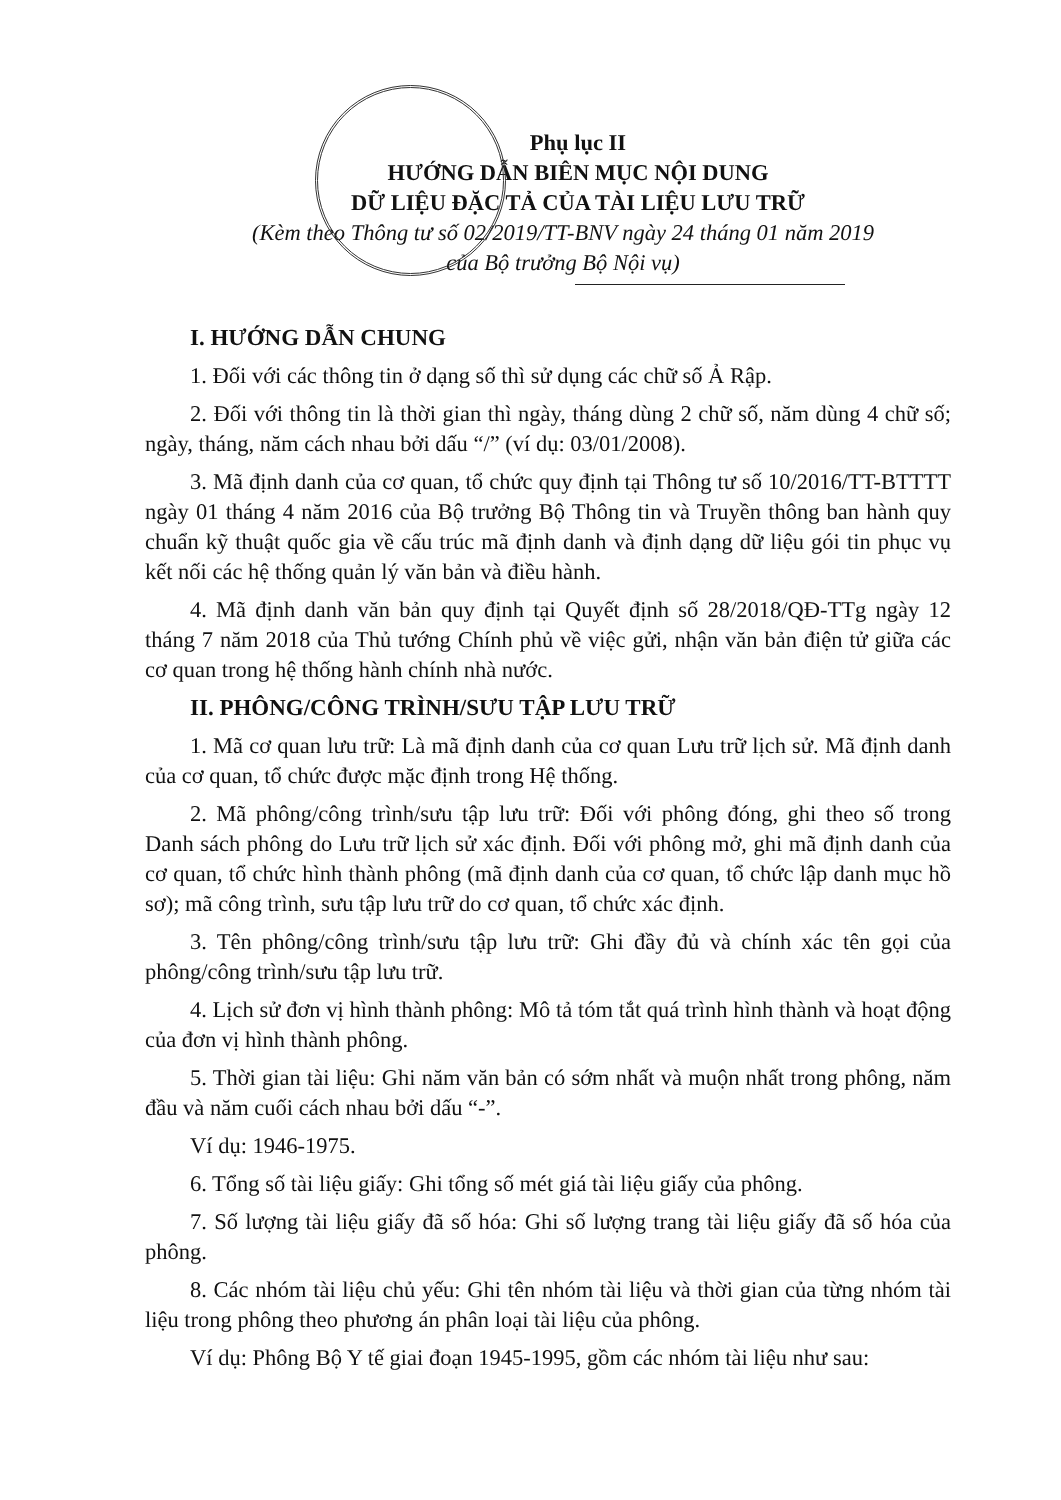Phụ lục II
HƯỚNG DẪN BIÊN MỤC NỘI DUNG
DỮ LIỆU ĐẶC TẢ CỦA TÀI LIỆU LƯU TRỮ
(Kèm theo Thông tư số 02/2019/TT-BNV ngày 24 tháng 01 năm 2019
của Bộ trưởng Bộ Nội vụ)
I. HƯỚNG DẪN CHUNG
1. Đối với các thông tin ở dạng số thì sử dụng các chữ số Ả Rập.
2. Đối với thông tin là thời gian thì ngày, tháng dùng 2 chữ số, năm dùng 4 chữ số; ngày, tháng, năm cách nhau bởi dấu “/” (ví dụ: 03/01/2008).
3. Mã định danh của cơ quan, tổ chức quy định tại Thông tư số 10/2016/TT-BTTTT ngày 01 tháng 4 năm 2016 của Bộ trưởng Bộ Thông tin và Truyền thông ban hành quy chuẩn kỹ thuật quốc gia về cấu trúc mã định danh và định dạng dữ liệu gói tin phục vụ kết nối các hệ thống quản lý văn bản và điều hành.
4. Mã định danh văn bản quy định tại Quyết định số 28/2018/QĐ-TTg ngày 12 tháng 7 năm 2018 của Thủ tướng Chính phủ về việc gửi, nhận văn bản điện tử giữa các cơ quan trong hệ thống hành chính nhà nước.
II. PHÔNG/CÔNG TRÌNH/SƯU TẬP LƯU TRỮ
1. Mã cơ quan lưu trữ: Là mã định danh của cơ quan Lưu trữ lịch sử. Mã định danh của cơ quan, tổ chức được mặc định trong Hệ thống.
2. Mã phông/công trình/sưu tập lưu trữ: Đối với phông đóng, ghi theo số trong Danh sách phông do Lưu trữ lịch sử xác định. Đối với phông mở, ghi mã định danh của cơ quan, tổ chức hình thành phông (mã định danh của cơ quan, tổ chức lập danh mục hồ sơ); mã công trình, sưu tập lưu trữ do cơ quan, tổ chức xác định.
3. Tên phông/công trình/sưu tập lưu trữ: Ghi đầy đủ và chính xác tên gọi của phông/công trình/sưu tập lưu trữ.
4. Lịch sử đơn vị hình thành phông: Mô tả tóm tắt quá trình hình thành và hoạt động của đơn vị hình thành phông.
5. Thời gian tài liệu: Ghi năm văn bản có sớm nhất và muộn nhất trong phông, năm đầu và năm cuối cách nhau bởi dấu “-”.
Ví dụ: 1946-1975.
6. Tổng số tài liệu giấy: Ghi tổng số mét giá tài liệu giấy của phông.
7. Số lượng tài liệu giấy đã số hóa: Ghi số lượng trang tài liệu giấy đã số hóa của phông.
8. Các nhóm tài liệu chủ yếu: Ghi tên nhóm tài liệu và thời gian của từng nhóm tài liệu trong phông theo phương án phân loại tài liệu của phông.
Ví dụ: Phông Bộ Y tế giai đoạn 1945-1995, gồm các nhóm tài liệu như sau: